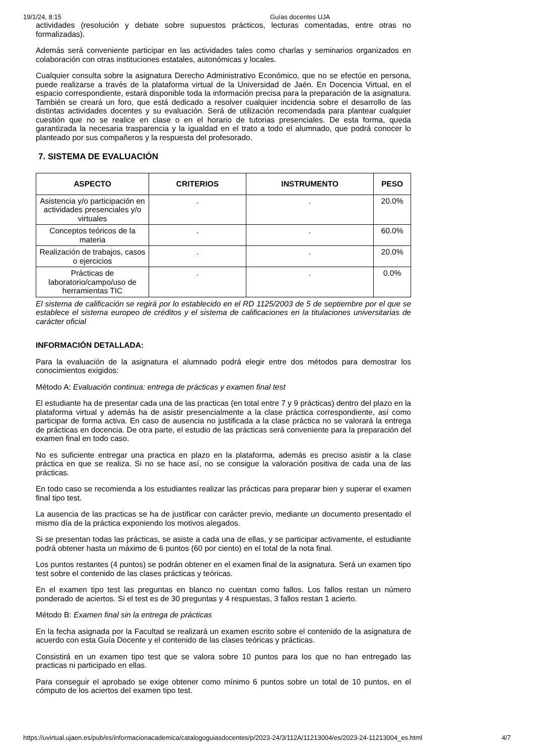19/1/24, 8:15 Guías docentes UJA
actividades (resolución y debate sobre supuestos prácticos, lecturas comentadas, entre otras no formalizadas).
Además será conveniente participar en las actividades tales como charlas y seminarios organizados en colaboración con otras instituciones estatales, autonómicas y locales.
Cualquier consulta sobre la asignatura Derecho Administrativo Económico, que no se efectúe en persona, puede realizarse a través de la plataforma virtual de la Universidad de Jaén. En Docencia Virtual, en el espacio correspondiente, estará disponible toda la información precisa para la preparación de la asignatura. También se creará un foro, que está dedicado a resolver cualquier incidencia sobre el desarrollo de las distintas actividades docentes y su evaluación. Será de utilización recomendada para plantear cualquier cuestión que no se realice en clase o en el horario de tutorias presenciales. De esta forma, queda garantizada la necesaria trasparencia y la igualdad en el trato a todo el alumnado, que podrá conocer lo planteado por sus compañeros y la respuesta del profesorado.
7. SISTEMA DE EVALUACIÓN
| ASPECTO | CRITERIOS | INSTRUMENTO | PESO |
| --- | --- | --- | --- |
| Asistencia y/o participación en actividades presenciales y/o virtuales | . | . | 20.0% |
| Conceptos teóricos de la materia | . | . | 60.0% |
| Realización de trabajos, casos o ejercicios | . | . | 20.0% |
| Prácticas de laboratorio/campo/uso de herramientas TIC | . | . | 0.0% |
El sistema de calificación se regirá por lo establecido en el RD 1125/2003 de 5 de septiembre por el que se establece el sistema europeo de créditos y el sistema de calificaciones en la titulaciones universitarias de carácter oficial
INFORMACIÓN DETALLADA:
Para la evaluación de la asignatura el alumnado podrá elegir entre dos métodos para demostrar los conocimientos exigidos:
Método A: Evaluación continua: entrega de prácticas y examen final test
El estudiante ha de presentar cada una de las practicas (en total entre 7 y 9 prácticas) dentro del plazo en la plataforma virtual y además ha de asistir presencialmente a la clase práctica correspondiente, así como participar de forma activa. En caso de ausencia no justificada a la clase práctica no se valorará la entrega de prácticas en docencia. De otra parte, el estudio de las prácticas será conveniente para la preparación del examen final en todo caso.
No es suficiente entregar una practica en plazo en la plataforma, además es preciso asistir a la clase práctica en que se realiza. Si no se hace así, no se consigue la valoración positiva de cada una de las prácticas.
En todo caso se recomienda a los estudiantes realizar las prácticas para preparar bien y superar el examen final tipo test.
La ausencia de las practicas se ha de justificar con carácter previo, mediante un documento presentado el mismo día de la práctica exponiendo los motivos alegados.
Si se presentan todas las prácticas, se asiste a cada una de ellas, y se participar activamente, el estudiante podrá obtener hasta un máximo de 6 puntos (60 por ciento) en el total de la nota final.
Los puntos restantes (4 puntos) se podrán obtener en el examen final de la asignatura. Será un examen tipo test sobre el contenido de las clases prácticas y teóricas.
En el examen tipo test las preguntas en blanco no cuentan como fallos. Los fallos restan un número ponderado de aciertos. Si el test es de 30 preguntas y 4 respuestas, 3 fallos restan 1 acierto.
Método B: Examen final sin la entrega de prácticas
En la fecha asignada por la Facultad se realizará un examen escrito sobre el contenido de la asignatura de acuerdo con esta Guía Docente y el contenido de las clases teóricas y prácticas.
Consistirá en un examen tipo test que se valora sobre 10 puntos para los que no han entregado las practicas ni participado en ellas.
Para conseguir el aprobado se exige obtener como mínimo 6 puntos sobre un total de 10 puntos, en el cómputo de los aciertos del examen tipo test.
https://uvirtual.ujaen.es/pub/es/informacionacademica/catalogoguiasdocentes/p/2023-24/3/112A/11213004/es/2023-24-11213004_es.html 4/7